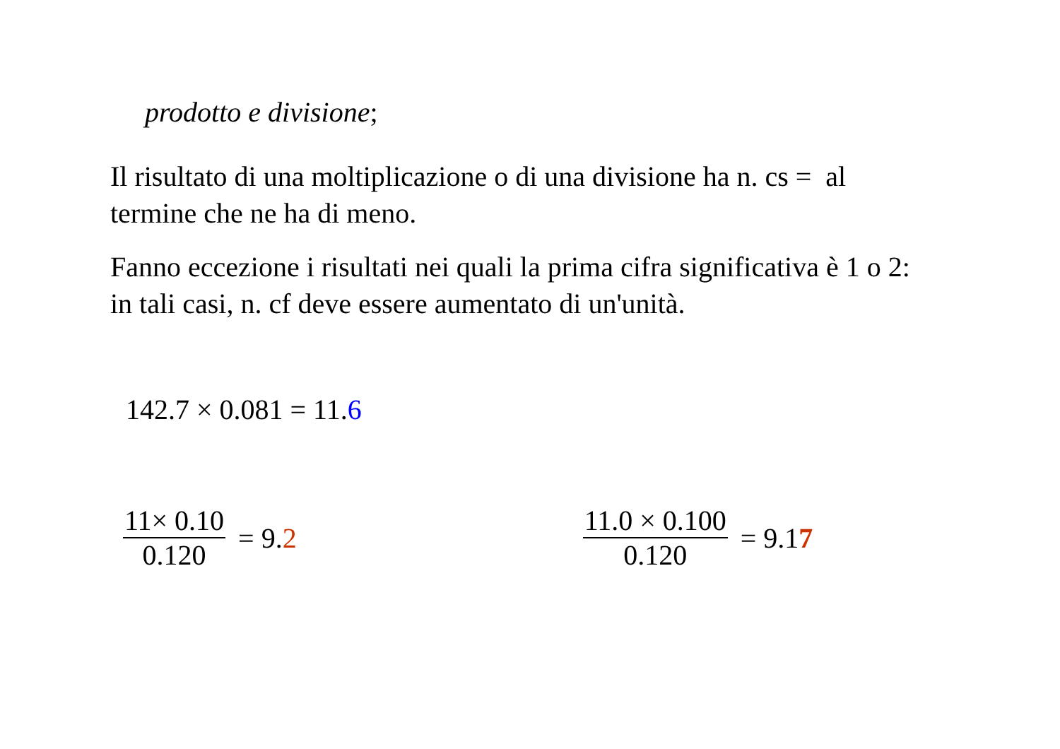prodotto e divisione;
Il risultato di una moltiplicazione o di una divisione ha n. cs = al termine che ne ha di meno.
Fanno eccezione i risultati nei quali la prima cifra significativa è 1 o 2: in tali casi, n. cf deve essere aumentato di un'unità.
142.7 × 0.081 = 11.6
11× 0.10 0.120 = 9.2 11.0 × 0.100 0.120 = 9.17